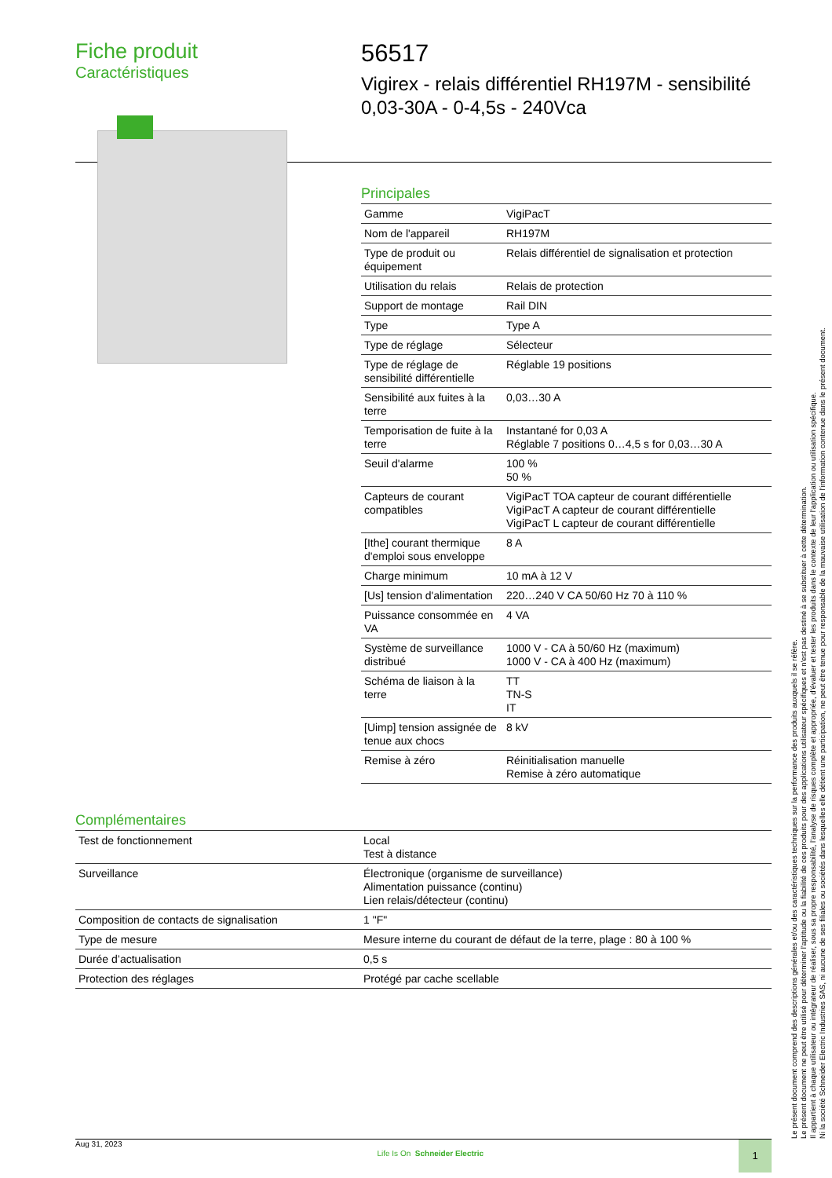Fiche produit
Caractéristiques
56517
Vigirex - relais différentiel RH197M - sensibilité
0,03-30A - 0-4,5s - 240Vca
Principales
| Gamme | VigiPacT |
| Nom de l'appareil | RH197M |
| Type de produit ou équipement | Relais différentiel de signalisation et protection |
| Utilisation du relais | Relais de protection |
| Support de montage | Rail DIN |
| Type | Type A |
| Type de réglage | Sélecteur |
| Type de réglage de sensibilité différentielle | Réglable 19 positions |
| Sensibilité aux fuites à la terre | 0,03…30 A |
| Temporisation de fuite à la terre | Instantané for 0,03 A Réglable 7 positions 0…4,5 s for 0,03…30 A |
| Seuil d'alarme | 100 % 50 % |
| Capteurs de courant compatibles | VigiPacT TOA capteur de courant différentielle VigiPacT A capteur de courant différentielle VigiPacT L capteur de courant différentielle |
| [Ithe] courant thermique d'emploi sous enveloppe | 8 A |
| Charge minimum | 10 mA à 12 V |
| [Us] tension d'alimentation | 220…240 V CA 50/60 Hz 70 à 110 % |
| Puissance consommée en VA | 4 VA |
| Système de surveillance distribué | 1000 V - CA à 50/60 Hz (maximum) 1000 V - CA à 400 Hz (maximum) |
| Schéma de liaison à la terre | TT TN-S IT |
| [Uimp] tension assignée de tenue aux chocs | 8 kV |
| Remise à zéro | Réinitialisation manuelle Remise à zéro automatique |
Complémentaires
| Test de fonctionnement | Local Test à distance |
| Surveillance | Électronique (organisme de surveillance) Alimentation puissance (continu) Lien relais/détecteur (continu) |
| Composition de contacts de signalisation | 1 "F" |
| Type de mesure | Mesure interne du courant de défaut de la terre, plage : 80 à 100 % |
| Durée d’actualisation | 0,5 s |
| Protection des réglages | Protégé par cache scellable |
Le présent document comprend des descriptions générales et/ou des caractéristiques techniques sur la performance des produits auxquels il se réfère.
Le présent document ne peut être utilisé pour déterminer l'aptitude ou la fiabilité de ces produits pour des applications utilisateur spécifiques et n'est pas destiné à se substituer à cette détermination.
Il appartient à chaque utilisateur ou intégrateur de réaliser, sous sa propre responsabilité, l'analyse de risques complète et appropriée, d'évaluer et tester les produits dans le contexte de leur l'application ou utilisation spécifique.
Ni la société Schneider Electric Industries SAS, ni aucune de ses filiales ou sociétés dans lesquelles elle détient une participation, ne peut être tenue pour responsable de la mauvaise utilisation de l'information contenue dans le présent document.
Aug 31, 2023 Life Is On Schneider Electric 1